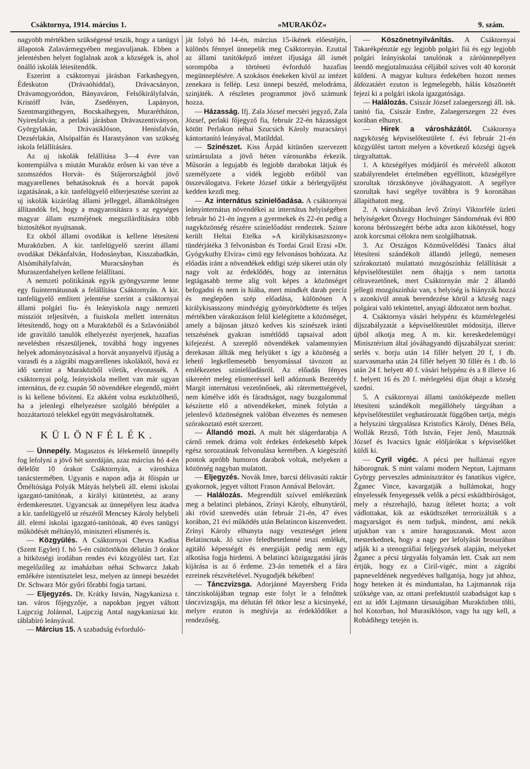Csáktornya, 1914. március 1. »MURAKÖZ« 9. szám.
nagyobb mértékben szükségessé teszik, hogy a tanügyi állapotok Zalavármegyében megjavuljanak. Ebben a jelentésben helyet foglalnak azok a községek is, ahol önálló iskolák létesítendők.
Eszerint a csáktornyai járásban Farkashegyen, Édeskuton (Drávaóhiddal), Drávacsányon, Drávamogyoródon, Bányaváron, Felsőkirályfalván, Kristóff Iván, Zsedényen, Lapányon, Szentmargithegyen, Bocskaihegyen, Murarétháton, Nyiresfalván; a perlaki járásban Drávaszentiványon, Györgylakán, Drávasiklóson, Henisfalván, Dezsérlakán, Alsópalfán és Harastyánon van szükség iskola felállítására.
Az uj iskolák felállítása 3—4 évre van kontempiálva s miután Muraköz erősen ki van téve a szomszédos Horvát- és Stájerországból jövő magyarellenes behatásoknak és a horvát papok izgatásának, a kir. tanfelügyelő előterjesztése szerint az uj iskolák kizárólag állami jelleggel, államköltségen állítandók fel, hogy a magyarosításra s az egységes magyar állam eszméjének megszilárdítására több biztosítékot nyujtsanak.
Ez okból állami ovodákat is kellene létesíteni Muraközben. A kir. tanfelügyelő szerint állami ovodákat Dékánfalván, Hodosányban, Kisszabadkán, Alsómihályfalván, Muracsányban és Muraszerdahelyen kellene felállítani.
A nemzeti politikának egyik gyöngyszeme lenne egy fiuinternátusnak a felállítása Csáktornyán. A kir. tanfelügyelő említett jelentése szerint a csáktornyai állami polgári fiu- és leányiskola nagy nemzeti missziót teljesítvén, a fiuiskola mellett internátus létesítendő, hogy ott a Muraközből és a Szlavóniából ide gravitáló tanulók elhelyezést nyerjenek, hazafias nevelésben részesüljenek, továbbá hogy ingyenes helyek adományozásával a horvát anyanyelvü ifjuság a varasdi és a zágrábi magyarellenes iskoláktól, hová ez idő szerint a Muraközből viletik, elvonassék. A csáktornyai polg. leányiskola mellett van már ugyan internátus, de ez csupán 50 növendékre elegendő, miért is ki kellene bőviteni. Ez akként volna eszközölhető, ha a jelenlegi elhelyezésre szolgáló bérépület a hozzátartozó telekkel együtt megvásároltatnék.
KÜLÖNFÉLÉK.
— Ünnepély. Magasztos és lélekemelő ünnepély fog lefolyni a jövő hét szerdáján, azaz március hó 4-én délelőtt 10 órakor Csáktornyán, a városháza tanácstermében. Ugyanis e napon adja át főispán ur Őméltósága Polyák Mátyás helybeli áll. elemi iskolai igazgató-tanítónak, a királyi kitüntetést, az arany érdemkeresztet. Ugyancsak az ünnepélyen lesz átadva a kir. tanfelügyelő ur részéről Mencsey Károly helybeli áll. elemi iskolai igazgató-tanítónak, 40 éves tanügyi működését méltányló, miniszteri elismerés is.
— Közgyülés. A Csáktornyai Chevra Kadisa (Szent Egylet) f. hó 5-én csütörtökön délután 3 órakor a hitközségi irodában rendes évi közgyülést tart. Ezt megelőzőleg az imaházban néhai Schwarcz Jakab emlékére istentisztelet lesz, melyen az ünnepi beszédet Dr. Schwarz Mór győri főrabbi fogja tartani.
— Eljegyzés. Dr. Krátky István, Nagykanizsa r. tan. város főjegyzője, a napokban jegyet váltott Lajpczig Jolánnal, Lajpczig Antal nagykanizsai kir. táblabíró leányával.
— Március 15. A szabadság évforduló-
ját folyó hó 14-én, március 15-ikének előestéjén, különös fénnyel ünnepelik meg Csáktornyán. Ezuttal az állami tanítóképző intézet ifjusága áll ismét sorompóba a történeti évforduló hazafias megünneplésére. A szokásos énekeken kivül az intézet zenekara is fellép. Lesz ünnepi beszéd, melodráma, szinjáték. A részletes programmot jövő számunk hozza.
— Házasság. Ifj. Zala József mecséri jegyző, Zala József, perlaki főjegyző fia, február 22-én házasságot kötött Perlakon néhai Szucsich Károly muracsányi kántortanító leányával, Matilddal.
— Szinészet. Kiss Árpád kitünően szervezett szintársulata a jövő héten városunkba érkezik. Műsorán a legujabb és legjobb darabokat látjuk és személyzete a vidék legjobb erőiből van összeválogatva. Fekete József titkár a bérletgyűjtést kedden kezdi meg.
— Az internátus szinielőadása. A csáktornyai leányinternátus növendékei az internátus helyiségében február hó 21-én ingyen a gyermekek és 22-én pedig a nagyközönség részére szinielőadást rendeztek. Szinre került Heltai Etelka »A királykisaszszony« tündérjátéka 3 felvonásban és Tordai Grail Erzsi »Dr. Gyógykuthy Elvira« cimü egy felvonásos bohózata. Az előadás iránt a növendékek eddigi szép sikerei után oly nagy volt az érdeklődés, hogy az internátus legtágasabb terme alig volt képes a közönséget befogadni és nem is hiába, mert mindkét darab precíz és meglepően szép előadása, különösen A királykisasszony mindvégig gyönyörködtette és teljes mértékben várakozáson felül kielégítette a közönséget, amely a bájosan játszó kedves kis szinészek iránti tetszésének gyakran ismétlődő tapsaival adott kifejezést. A szereplő növendékek valamennyien derekasan állták meg helyüket s így a közönség a lehető legkellemesebb benyomással távozott az emlékezetes szinielőadásról. Az előadás fényes sikereért meleg elismeréssel kell adóznunk Bezerédy Margit internátusi vezetőnőnek, aki rátermettségével, nem kímélve időt és fáradtságot, nagy buzgalommal készítette elő a növendékeket, minek folytán a jelenlevő közönségnek valóban élvezetes és nemesen szórakoztató estét szerzett.
— Állandó mozi. A mult hét slágerdarabja A cárnő remek dráma volt érdekes érdekesebb képek egész sorozatának felvonulása keretében. A kiegészítő pontok apróbb humoros darabok voltak, melyeken a közönség nagyban mulatott.
— Eljegyzés. Novák Imre, barcsi délivasúti raktár gyakornok, jegyet váltott Frason Annával Belovárt.
— Halálozás. Megrendült szívvel emlékezünk meg a belatinci plebános, Zrínyi Károly, elhunytáról, aki rövid szenvedés után február 21-én, 47 éves korában, 21 évi működés után Belatincon kiszenvedett. Zrínyi Károly elhunyta nagy veszteséget jelent Belatincnak. Jó szive feledhetetlenné teszi emlékét, agitáló képességét és energiáját pedig nem egy alkotása fogja hirdetni. A belatinci közigazgatási járás kijárása is az ő érdeme. 23-án temették el a fára ezreinek részvételével. Nyugodjék békében!
— Tánczvizsga. Adorjánné Mayersberg Frida táncziskolájában tegnap este folyt le a felnőttek tánczvizsgája, ma délután fél ötkor lesz a kicsinyeké, melyre ezuton is meghívja az érdeklődőket a rendezőség.
— Köszönetnyilvánítás. A Csáktornyai Takarékpénztár egy legjobb polgári fiú és egy legjobb polgári leányiskolai tanulónak a záróünnepélyen leendő megjutalmazása céljából szives volt 40 koronát küldeni. A magyar kultura érdekében hozott nemes áldozatáért ezuton is legmelegebb, hálás köszönetét fejezi ki a polgári iskola igazgatósága.
— Halálozás. Csiszár József zalaegerszegi áll. isk. tanító fia, Csiszár Endre, Zalaegerszegen 22 éves korában elhunyt.
— Hirek a városházától. Csáktornya nagyközség képviselőtestülete f. évi február 21-én közgyülést tartott melyen a következő községi ügyek tárgyaltattak.
1. A községélyes módjáról és mérvéről alkotott szabályrendelet értelmében egyéllitott, községélyre szorultak törzskönyve jóváhagyatott. A segélyre szorultak havi segélye továbbra is 9 koronában állapíthatott meg.
2. A városházában levő Zrínyi Viktorféle üzleti helyiségeket Özvegy Hochsinger Sándornénak évi 800 korona bérösszegért bérbe adta azon kikötéssel, hogy azok korcsmai célokra nem szolgálhatnak.
3. Az Országos Közművelődési Tanács által létesíteni szándékolt állandó jellegü, nemesen szórakoztató mulattató mozgószínház felállítását a képviselőtestület nem óhajtja s nem tartotta célravezetőnek, mert Csáktornyán már 2 állandó jellegü mozgószinház van, s helyiség is hiányzik hozzá s azonkivül annak berendezése körül a község nagy polgárai való tekintettel, anyagi áldozatot nem hozhat.
4. Csáktornya vásári helypénz és közmérlegelési díjszabályzatát a képviselőtestület módosítja, illetve újból alkotja meg. A m. kir. kereskedelemügyi Minisztérium által jóváhagyandó díjszabályzat szerint: serlés v. borju után 14 fillér helyett 20 f, 1 db. szarvasmarha után 24 fillér helyett 30 fillér és 1 db. ló után 24 f. helyett 40 f. vásári helypénz és a 8 illetve 16 f. helyett 16 és 20 f. mérlegelési díjat óhajt a község szedni.
5. A csáktornyai állami tanítóképezde mellett létesíteni szándékolt megállóhely tárgyában a képviselőtestület veghatározatát függőben tartja, mégis a helyszini tárgyalásra Kristofics Károly, Dénes Béla, Wollák Rezső, Tóth István, Fejer Jenő, Masztnák József és Ivacsics Ignác elöljárókat s képviselőket küldi ki.
— Cyril vigéc. A pécsi per hullámai egyre háborognak. S mint valami modern Neptun, Lajtmann György perveszles adminisztrátor és fanatikus vigéce, Žganec Vince, kavargatják a hullámokat, hogy elnyelessék fenyegessék velők a pécsi esküdtbíróságot, mely a részrehajló, hazug ítéletet hozta; a volt vádlottakat, kik az esküdtszéket terrorizálták s a magyarságot és nem tudjuk, mindent, ami nekik utjukban van s amire haraguszanak. Most azon mesterkednek, hogy a nagy per lefolyását brosurában adják ki a stenográfiai feljegyzések alapján, melyeket Žganec a pécsi tárgyalás folyamán lett. Csak azt nem értjük, hogy ez a Ciril-vigéc, mint a zágrábi papneveldének negyedéves hallgatója, hogy jut ahhoz, hogy heteken át és minduntalan, ha Lajtmannak rája szüksége van, az ottani prefektustól szabadságot kap s ezt az időt Lajtmann társaságában Muraközben tölti, hol Kotorban, hol Murasiklóson, vagy ha ugy kell, a Robádihegy tetején is.